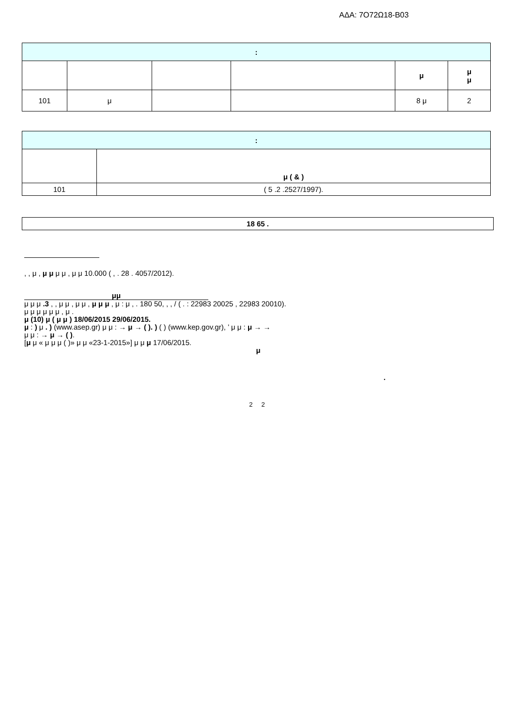ΑΔΑ: 7Ο72Ω18-Β03
| : | | | | | |
| --- | --- | --- | --- | --- | --- |
| | | | | μ | μ μ |
| 101 | μ | | | 8 μ | 2 |
| : | |
| --- | --- |
| | μ ( & ) |
| 101 | ( 5 .2 .2527/1997). |
| 18 65 . |
| --- |
, , μ , μ μ μ μ , μ μ 10.000 ( , . 28 . 4057/2012).
μμ
μ μ μ .3 , , μ μ , μ μ , μ μ μ , μ : μ , . 180 50, , , / ( . : 22983 20025 , 22983 20010).
μ μ μ μ μ μ , μ .
μ (10) μ ( μ μ ) 18/06/2015 29/06/2015.
μ : ) μ . ) (www.asep.gr) μ μ : → μ → ( ). ) ( ) (www.kep.gov.gr), ’ μ μ : μ → →
μ μ : → μ → ( ).
[μ μ « μ μ μ ( )» μ μ «23-1-2015»] μ μ μ 17/06/2015.
μ
.
2 2